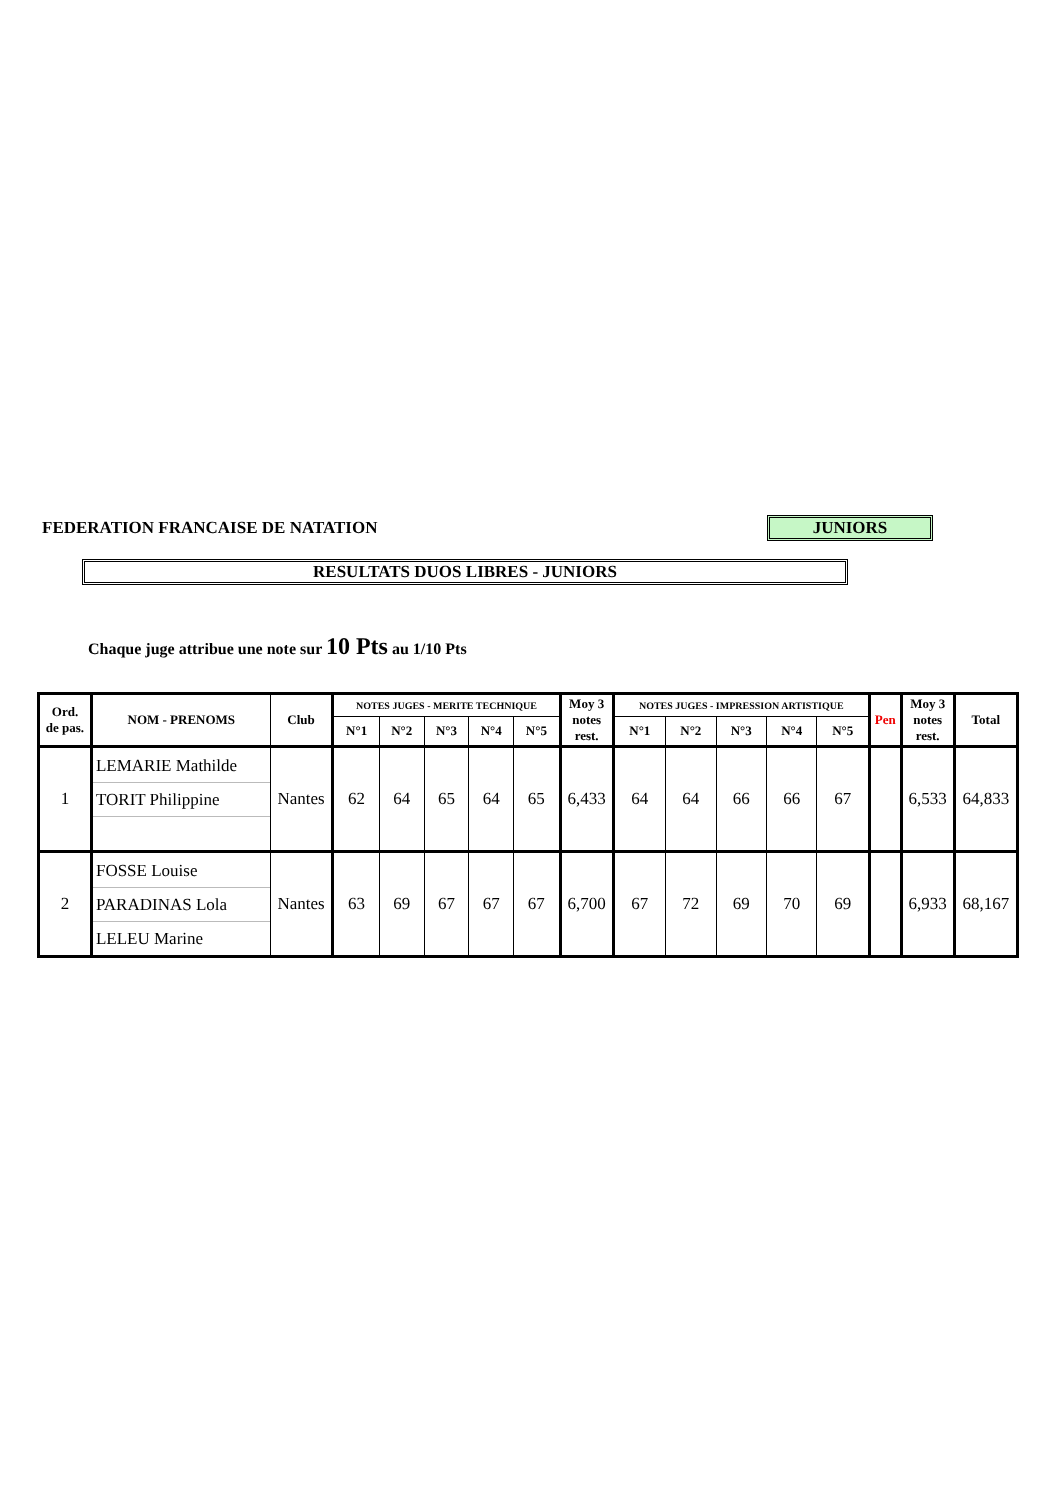FEDERATION FRANCAISE DE NATATION
JUNIORS
RESULTATS DUOS LIBRES - JUNIORS
Chaque juge attribue une note sur 10 Pts au 1/10 Pts
| Ord. de pas. | NOM - PRENOMS | Club | NOTES JUGES - MERITE TECHNIQUE | | | | | Moy 3 notes rest. | NOTES JUGES - IMPRESSION ARTISTIQUE | | | | | Pen | Moy 3 notes rest. | Total |
| --- | --- | --- | --- | --- | --- | --- | --- | --- | --- | --- | --- | --- | --- | --- | --- | --- |
| | | | N°1 | N°2 | N°3 | N°4 | N°5 | | N°1 | N°2 | N°3 | N°4 | N°5 | | | |
| 1 | LEMARIE Mathilde TORIT Philippine | Nantes | 62 | 64 | 65 | 64 | 65 | 6,433 | 64 | 64 | 66 | 66 | 67 | | 6,533 | 64,833 |
| 2 | FOSSE Louise PARADINAS Lola LELEU Marine | Nantes | 63 | 69 | 67 | 67 | 67 | 6,700 | 67 | 72 | 69 | 70 | 69 | | 6,933 | 68,167 |